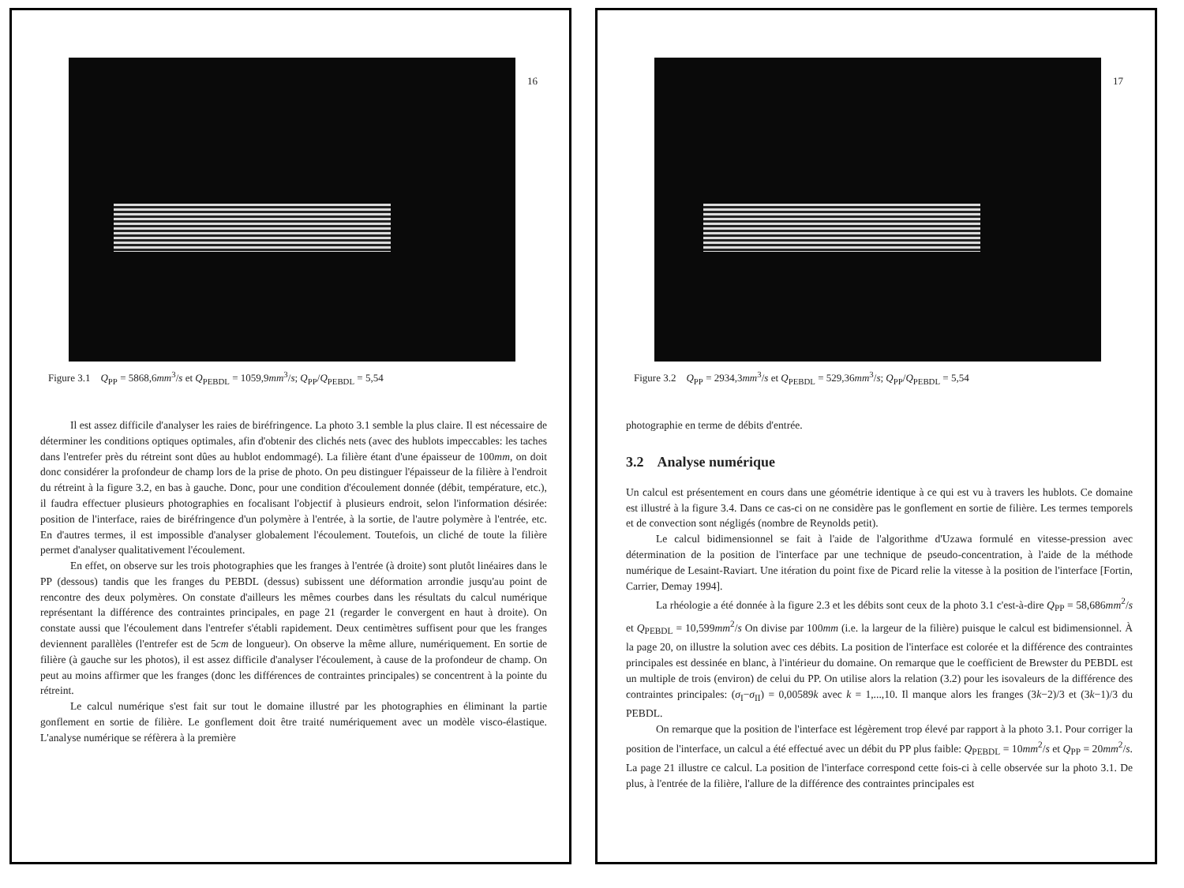16
Figure 3.1 Q<sub>PP</sub> = 5868,6mm<sup>3</sup>/s et Q<sub>PEBDL</sub> = 1059,9mm<sup>3</sup>/s; Q<sub>PP</sub>/Q<sub>PEBDL</sub> = 5,54
Il est assez difficile d'analyser les raies de biréfringence. La photo 3.1 semble la plus claire. Il est nécessaire de déterminer les conditions optiques optimales, afin d'obtenir des clichés nets (avec des hublots impeccables: les taches dans l'entrefer près du rétreint sont dûes au hublot endommagé). La filière étant d'une épaisseur de 100mm, on doit donc considérer la profondeur de champ lors de la prise de photo. On peu distinguer l'épaisseur de la filière à l'endroit du rétreint à la figure 3.2, en bas à gauche. Donc, pour une condition d'écoulement donnée (débit, température, etc.), il faudra effectuer plusieurs photographies en focalisant l'objectif à plusieurs endroit, selon l'information désirée: position de l'interface, raies de biréfringence d'un polymère à l'entrée, à la sortie, de l'autre polymère à l'entrée, etc. En d'autres termes, il est impossible d'analyser globalement l'écoulement. Toutefois, un cliché de toute la filière permet d'analyser qualitativement l'écoulement.
En effet, on observe sur les trois photographies que les franges à l'entrée (à droite) sont plutôt linéaires dans le PP (dessous) tandis que les franges du PEBDL (dessus) subissent une déformation arrondie jusqu'au point de rencontre des deux polymères. On constate d'ailleurs les mêmes courbes dans les résultats du calcul numérique représentant la différence des contraintes principales, en page 21 (regarder le convergent en haut à droite). On constate aussi que l'écoulement dans l'entrefer s'établi rapidement. Deux centimètres suffisent pour que les franges deviennent parallèles (l'entrefer est de 5cm de longueur). On observe la même allure, numériquement. En sortie de filière (à gauche sur les photos), il est assez difficile d'analyser l'écoulement, à cause de la profondeur de champ. On peut au moins affirmer que les franges (donc les différences de contraintes principales) se concentrent à la pointe du rétreint.
Le calcul numérique s'est fait sur tout le domaine illustré par les photographies en éliminant la partie gonflement en sortie de filière. Le gonflement doit être traité numériquement avec un modèle visco-élastique. L'analyse numérique se réfèrera à la première
17
Figure 3.2 Q<sub>PP</sub> = 2934,3mm<sup>3</sup>/s et Q<sub>PEBDL</sub> = 529,36mm<sup>3</sup>/s; Q<sub>PP</sub>/Q<sub>PEBDL</sub> = 5,54
photographie en terme de débits d'entrée.
3.2 Analyse numérique
Un calcul est présentement en cours dans une géométrie identique à ce qui est vu à travers les hublots. Ce domaine est illustré à la figure 3.4. Dans ce cas-ci on ne considère pas le gonflement en sortie de filière. Les termes temporels et de convection sont négligés (nombre de Reynolds petit).
Le calcul bidimensionnel se fait à l'aide de l'algorithme d'Uzawa formulé en vitesse-pression avec détermination de la position de l'interface par une technique de pseudo-concentration, à l'aide de la méthode numérique de Lesaint-Raviart. Une itération du point fixe de Picard relie la vitesse à la position de l'interface [Fortin, Carrier, Demay 1994].
La rhéologie a été donnée à la figure 2.3 et les débits sont ceux de la photo 3.1 c'est-à-dire Q<sub>PP</sub> = 58,686mm<sup>2</sup>/s et Q<sub>PEBDL</sub> = 10,599mm<sup>2</sup>/s On divise par 100mm (i.e. la largeur de la filière) puisque le calcul est bidimensionnel. À la page 20, on illustre la solution avec ces débits. La position de l'interface est colorée et la différence des contraintes principales est dessinée en blanc, à l'intérieur du domaine. On remarque que le coefficient de Brewster du PEBDL est un multiple de trois (environ) de celui du PP. On utilise alors la relation (3.2) pour les isovaleurs de la différence des contraintes principales: (σ<sub>I</sub>−σ<sub>II</sub>) = 0,00589k avec k = 1,...,10. Il manque alors les franges (3k−2)/3 et (3k−1)/3 du PEBDL.
On remarque que la position de l'interface est légèrement trop élevé par rapport à la photo 3.1. Pour corriger la position de l'interface, un calcul a été effectué avec un débit du PP plus faible: Q<sub>PEBDL</sub> = 10mm<sup>2</sup>/s et Q<sub>PP</sub> = 20mm<sup>2</sup>/s. La page 21 illustre ce calcul. La position de l'interface correspond cette fois-ci à celle observée sur la photo 3.1. De plus, à l'entrée de la filière, l'allure de la différence des contraintes principales est